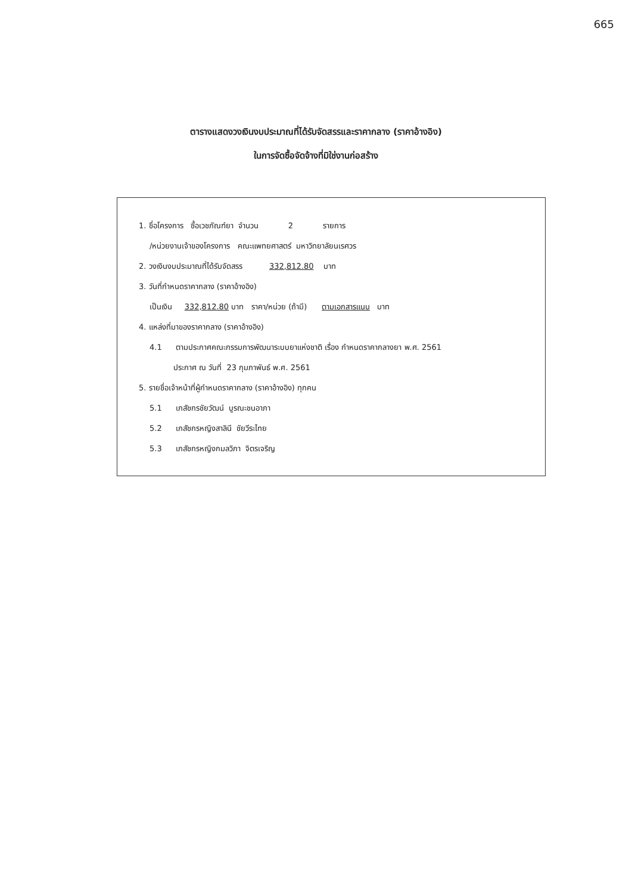665
ตารางแสดงวงเงินงบประมาณที่ได้รับจัดสรรและราคากลาง (ราคาอ้างอิง)
ในการจัดซื้อจัดจ้างที่มิใช่งานก่อสร้าง
1. ชื่อโครงการ ซื้อเวชภัณฑ์ยา จำนวน 2 รายการ
/หน่วยงานเจ้าของโครงการ คณะแพทยศาสตร์ มหาวิทยาลัยนเรศวร
2. วงเงินงบประมาณที่ได้รับจัดสรร 332,812.80 บาท
3. วันที่กำหนดราคากลาง (ราคาอ้างอิง)
เป็นเงิน 332,812.80 บาท ราคา/หน่วย (ถ้ามี) ตามเอกสารแนบ บาท
4. แหล่งที่มาของราคากลาง (ราคาอ้างอิง)
4.1 ตามประกาศคณะกรรมการพัฒนาระบบยาแห่งชาติ เรื่อง กำหนดราคากลางยา พ.ศ. 2561
ประกาศ ณ วันที่ 23 กุมภาพันธ์ พ.ศ. 2561
5. รายชื่อเจ้าหน้าที่ผู้กำหนดราคากลาง (ราคาอ้างอิง) ทุกคน
5.1 เภสัชกรชัยวัฒน์ บูรณะชนอาภา
5.2 เภสัชกรหญิงสาลินี ชัยวีระไทย
5.3 เภสัชกรหญิงกมลวิภา จิตรเจริญ